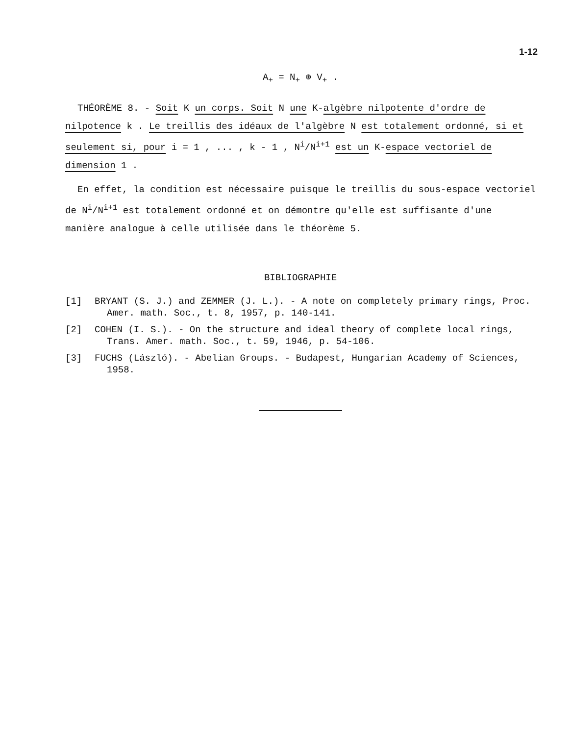1-12
A<sub>+</sub> = N<sub>+</sub> ⊕ V<sub>+</sub> .
THÉORÈME 8. - Soit K un corps. Soit N une K-algèbre nilpotente d'ordre de nilpotence k . Le treillis des idéaux de l'algèbre N est totalement ordonné, si et seulement si, pour i = 1 , ... , k - 1 , N<sup>i</sup>/N<sup>i+1</sup> est un K-espace vectoriel de dimension 1 .
En effet, la condition est nécessaire puisque le treillis du sous-espace vectoriel de N<sup>i</sup>/N<sup>i+1</sup> est totalement ordonné et on démontre qu'elle est suffisante d'une manière analogue à celle utilisée dans le théorème 5.
BIBLIOGRAPHIE
[1] BRYANT (S. J.) and ZEMMER (J. L.). - A note on completely primary rings, Proc. Amer. math. Soc., t. 8, 1957, p. 140-141.
[2] COHEN (I. S.). - On the structure and ideal theory of complete local rings, Trans. Amer. math. Soc., t. 59, 1946, p. 54-106.
[3] FUCHS (László). - Abelian Groups. - Budapest, Hungarian Academy of Sciences, 1958.